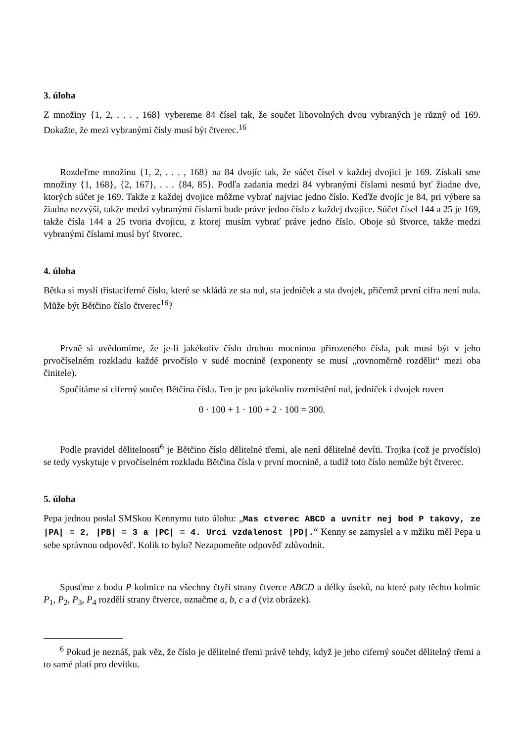3. úloha
Z množiny {1, 2, . . . , 168} vybereme 84 čísel tak, že součet libovolných dvou vybraných je různý od 169. Dokažte, že mezi vybranými čísly musí být čtverec.<sup>16</sup>
Rozdeľme množinu {1, 2, . . . , 168} na 84 dvojíc tak, že súčet čísel v každej dvojici je 169. Získali sme množiny {1, 168}, {2, 167}, . . . {84, 85}. Podľa zadania medzi 84 vybranými číslami nesmú byť žiadne dve, ktorých súčet je 169. Takže z každej dvojice môžme vybrať najviac jedno číslo. Keďže dvojíc je 84, pri výbere sa žiadna nezvýši, takže medzi vybranými číslami bude práve jedno číslo z každej dvojice. Súčet čísel 144 a 25 je 169, takže čísla 144 a 25 tvoria dvojicu, z ktorej musím vybrať práve jedno číslo. Oboje sú štvorce, takže medzi vybranými číslami musí byť štvorec.
4. úloha
Bětka si myslí třistaciferné číslo, které se skládá ze sta nul, sta jedniček a sta dvojek, přičemž první cifra není nula. Může být Bětčino číslo čtverec<sup>16</sup>?
Prvně si uvědomíme, že je-li jakékoliv číslo druhou mocninou přirozeného čísla, pak musí být v jeho prvočíselném rozkladu každé prvočíslo v sudé mocnině (exponenty se musí „rovnoměrně rozdělit“ mezi oba činitele).
Spočítáme si ciferný součet Bětčina čísla. Ten je pro jakékoliv rozmístění nul, jedniček i dvojek roven
0 · 100 + 1 · 100 + 2 · 100 = 300.
Podle pravidel dělitelnosti<sup>6</sup> je Bětčino číslo dělitelné třemi, ale není dělitelné devíti. Trojka (což je prvočíslo) se tedy vyskytuje v prvočíselném rozkladu Bětčina čísla v první mocnině, a tudíž toto číslo nemůže být čtverec.
5. úloha
Pepa jednou poslal SMSkou Kennymu tuto úlohu: „Mas ctverec ABCD a uvnitr nej bod P takovy, ze |PA| = 2, |PB| = 3 a |PC| = 4. Urci vzdalenost |PD|.“ Kenny se zamyslel a v mžiku měl Pepa u sebe správnou odpověď. Kolik to bylo? Nezapomeňte odpověď zdůvodnit.
Spusťme z bodu P kolmice na všechny čtyři strany čtverce ABCD a délky úseků, na které paty těchto kolmic P<sub>1</sub>, P<sub>2</sub>, P<sub>3</sub>, P<sub>4</sub> rozdělí strany čtverce, označme a, b, c a d (viz obrázek).
<sup>6</sup> Pokud je neznáš, pak věz, že číslo je dělitelné třemi právě tehdy, když je jeho ciferný součet dělitelný třemi a to samé platí pro devítku.